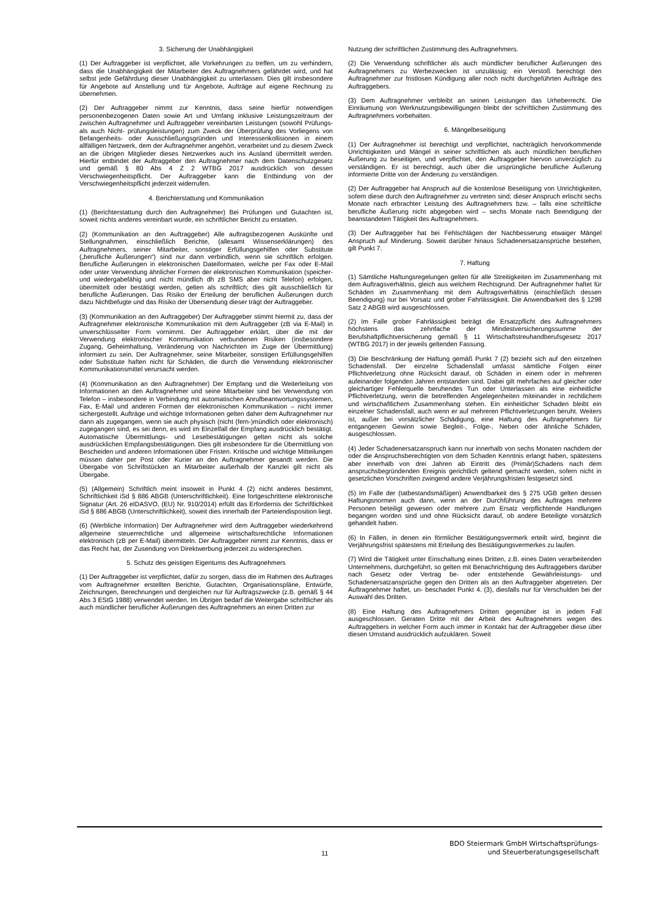3. Sicherung der Unabhängigkeit
(1) Der Auftraggeber ist verpflichtet, alle Vorkehrungen zu treffen, um zu verhindern, dass die Unabhängigkeit der Mitarbeiter des Auftragnehmers gefährdet wird, und hat selbst jede Gefährdung dieser Unabhängigkeit zu unterlassen. Dies gilt insbesondere für Angebote auf Anstellung und für Angebote, Aufträge auf eigene Rechnung zu übernehmen.
(2) Der Auftraggeber nimmt zur Kenntnis, dass seine hierfür notwendigen personenbezogenen Daten sowie Art und Umfang inklusive Leistungszeitraum der zwischen Auftragnehmer und Auftraggeber vereinbarten Leistungen (sowohl Prüfungs- als auch Nicht- prüfungsleistungen) zum Zweck der Überprüfung des Vorliegens von Befangenheits- oder Ausschließungsgründen und Interessenkollisionen in einem allfälligen Netzwerk, dem der Auftragnehmer angehört, verarbeitet und zu diesem Zweck an die übrigen Mitglieder dieses Netzwerkes auch ins Ausland übermittelt werden. Hierfür entbindet der Auftraggeber den Auftragnehmer nach dem Datenschutzgesetz und gemäß § 80 Abs 4 Z 2 WTBG 2017 ausdrücklich von dessen Verschwiegenheitspflicht. Der Auftraggeber kann die Entbindung von der Verschwiegenheitspflicht jederzeit widerrufen.
4. Berichterstattung und Kommunikation
(1) (Berichterstattung durch den Auftragnehmer) Bei Prüfungen und Gutachten ist, soweit nichts anderes vereinbart wurde, ein schriftlicher Bericht zu erstatten.
(2) (Kommunikation an den Auftraggeber) Alle auftragsbezogenen Auskünfte und Stellungnahmen, einschließlich Berichte, (allesamt Wissenserklärungen) des Auftragnehmers, seiner Mitarbeiter, sonstiger Erfüllungsgehilfen oder Substitute („berufliche Äußerungen“) sind nur dann verbindlich, wenn sie schriftlich erfolgen. Berufliche Äußerungen in elektronischen Dateiformaten, welche per Fax oder E-Mail oder unter Verwendung ähnlicher Formen der elektronischen Kommunikation (speicher- und wiedergabefähig und nicht mündlich dh zB SMS aber nicht Telefon) erfolgen, übermittelt oder bestätigt werden, gelten als schriftlich; dies gilt ausschließlich für berufliche Äußerungen. Das Risiko der Erteilung der beruflichen Äußerungen durch dazu Nichtbefugte und das Risiko der Übersendung dieser trägt der Auftraggeber.
(3) (Kommunikation an den Auftraggeber) Der Auftraggeber stimmt hiermit zu, dass der Auftragnehmer elektronische Kommunikation mit dem Auftraggeber (zB via E-Mail) in unverschlüsselter Form vornimmt. Der Auftraggeber erklärt, über die mit der Verwendung elektronischer Kommunikation verbundenen Risiken (insbesondere Zugang, Geheimhaltung, Veränderung von Nachrichten im Zuge der Übermittlung) informiert zu sein. Der Auftragnehmer, seine Mitarbeiter, sonstigen Erfüllungsgehilfen oder Substitute haften nicht für Schäden, die durch die Verwendung elektronischer Kommunikationsmittel verursacht werden.
(4) (Kommunikation an den Auftragnehmer) Der Empfang und die Weiterleitung von Informationen an den Auftragnehmer und seine Mitarbeiter sind bei Verwendung von Telefon – insbesondere in Verbindung mit automatischen Anrufbeantwortungssystemen, Fax, E-Mail und anderen Formen der elektronischen Kommunikation – nicht immer sichergestellt. Aufträge und wichtige Informationen gelten daher dem Auftragnehmer nur dann als zugegangen, wenn sie auch physisch (nicht (fern-)mündlich oder elektronisch) zugegangen sind, es sei denn, es wird im Einzelfall der Empfang ausdrücklich bestätigt. Automatische Übermittlungs- und Lesebestätigungen gelten nicht als solche ausdrücklichen Empfangsbestätigungen. Dies gilt insbesondere für die Übermittlung von Bescheiden und anderen Informationen über Fristen. Kritische und wichtige Mitteilungen müssen daher per Post oder Kurier an den Auftragnehmer gesandt werden. Die Übergabe von Schriftstücken an Mitarbeiter außerhalb der Kanzlei gilt nicht als Übergabe.
(5) (Allgemein) Schriftlich meint insoweit in Punkt 4 (2) nicht anderes bestimmt, Schriftlichkeit iSd § 886 ABGB (Unterschriftlichkeit). Eine fortgeschrittene elektronische Signatur (Art. 26 eIDASVO, (EU) Nr. 910/2014) erfüllt das Erfordernis der Schriftlichkeit iSd § 886 ABGB (Unterschriftlichkeit), soweit dies innerhalb der Parteiendisposition liegt.
(6) (Werbliche Information) Der Auftragnehmer wird dem Auftraggeber wiederkehrend allgemeine steuerrechtliche und allgemeine wirtschaftsrechtliche Informationen elektronisch (zB per E-Mail) übermitteln. Der Auftraggeber nimmt zur Kenntnis, dass er das Recht hat, der Zusendung von Direktwerbung jederzeit zu widersprechen.
5. Schutz des geistigen Eigentums des Auftragnehmers
(1) Der Auftraggeber ist verpflichtet, dafür zu sorgen, dass die im Rahmen des Auftrages vom Auftragnehmer erstellten Berichte, Gutachten, Organisationspläne, Entwürfe, Zeichnungen, Berechnungen und dergleichen nur für Auftragszwecke (z.B. gemäß § 44 Abs 3 EStG 1988) verwendet werden. Im Übrigen bedarf die Weitergabe schriftlicher als auch mündlicher beruflicher Äußerungen des Auftragnehmers an einen Dritten zur
Nutzung der schriftlichen Zustimmung des Auftragnehmers.
(2) Die Verwendung schriftlicher als auch mündlicher beruflicher Äußerungen des Auftragnehmers zu Werbezwecken ist unzulässig; ein Verstoß berechtigt den Auftragnehmer zur fristlosen Kündigung aller noch nicht durchgeführten Aufträge des Auftraggebers.
(3) Dem Auftragnehmer verbleibt an seinen Leistungen das Urheberrecht. Die Einräumung von Werknutzungsbewilligungen bleibt der schriftlichen Zustimmung des Auftragnehmers vorbehalten.
6. Mängelbeseitigung
(1) Der Auftragnehmer ist berechtigt und verpflichtet, nachträglich hervorkommende Unrichtigkeiten und Mängel in seiner schriftlichen als auch mündlichen beruflichen Äußerung zu beseitigen, und verpflichtet, den Auftraggeber hiervon unverzüglich zu verständigen. Er ist berechtigt, auch über die ursprüngliche berufliche Äußerung informierte Dritte von der Änderung zu verständigen.
(2) Der Auftraggeber hat Anspruch auf die kostenlose Beseitigung von Unrichtigkeiten, sofern diese durch den Auftragnehmer zu vertreten sind; dieser Anspruch erlischt sechs Monate nach erbrachter Leistung des Auftragnehmers bzw. – falls eine schriftliche berufliche Äußerung nicht abgegeben wird – sechs Monate nach Beendigung der beanstandeten Tätigkeit des Auftragnehmers.
(3) Der Auftraggeber hat bei Fehlschlägen der Nachbesserung etwaiger Mängel Anspruch auf Minderung. Soweit darüber hinaus Schadenersatzansprüche bestehen, gilt Punkt 7.
7. Haftung
(1) Sämtliche Haftungsregelungen gelten für alle Streitigkeiten im Zusammenhang mit dem Auftragsverhältnis, gleich aus welchem Rechtsgrund. Der Auftragnehmer haftet für Schäden im Zusammenhang mit dem Auftragsverhältnis (einschließlich dessen Beendigung) nur bei Vorsatz und grober Fahrlässigkeit. Die Anwendbarkeit des § 1298 Satz 2 ABGB wird ausgeschlossen.
(2) Im Falle grober Fahrlässigkeit beträgt die Ersatzpflicht des Auftragnehmers höchstens das zehnfache der Mindestversicherungssumme der Berufshaftpflichtversicherung gemäß § 11 Wirtschaftstreuhandberufsgesetz 2017 (WTBG 2017) in der jeweils geltenden Fassung.
(3) Die Beschränkung der Haftung gemäß Punkt 7 (2) bezieht sich auf den einzelnen Schadensfall. Der einzelne Schadensfall umfasst sämtliche Folgen einer Pflichtverletzung ohne Rücksicht darauf, ob Schäden in einem oder in mehreren aufeinander folgenden Jahren entstanden sind. Dabei gilt mehrfaches auf gleicher oder gleichartiger Fehlerquelle beruhendes Tun oder Unterlassen als eine einheitliche Pflichtverletzung, wenn die betreffenden Angelegenheiten miteinander in rechtlichem und wirtschaftlichem Zusammenhang stehen. Ein einheitlicher Schaden bleibt ein einzelner Schadensfall, auch wenn er auf mehreren Pflichtverletzungen beruht. Weiters ist, außer bei vorsätzlicher Schädigung, eine Haftung des Auftragnehmers für entgangenen Gewinn sowie Begleit-, Folge-, Neben oder ähnliche Schäden, ausgeschlossen.
(4) Jeder Schadenersatzanspruch kann nur innerhalb von sechs Monaten nachdem der oder die Anspruchsberechtigten von dem Schaden Kenntnis erlangt haben, spätestens aber innerhalb von drei Jahren ab Eintritt des (Primär)Schadens nach dem anspruchsbegründenden Ereignis gerichtlich geltend gemacht werden, sofern nicht in gesetzlichen Vorschriften zwingend andere Verjährungsfristen festgesetzt sind.
(5) Im Falle der (tatbestandsmäßigen) Anwendbarkeit des § 275 UGB gelten dessen Haftungsnormen auch dann, wenn an der Durchführung des Auftrages mehrere Personen beteiligt gewesen oder mehrere zum Ersatz verpflichtende Handlungen begangen worden sind und ohne Rücksicht darauf, ob andere Beteiligte vorsätzlich gehandelt haben.
(6) In Fällen, in denen ein förmlicher Bestätigungsvermerk erteilt wird, beginnt die Verjährungsfrist spätestens mit Erteilung des Bestätigungsvermerkes zu laufen.
(7) Wird die Tätigkeit unter Einschaltung eines Dritten, z.B. eines Daten verarbeitenden Unternehmens, durchgeführt, so gelten mit Benachrichtigung des Auftraggebers darüber nach Gesetz oder Vertrag be- oder entstehende Gewährleistungs- und Schadenersatzansprüche gegen den Dritten als an den Auftraggeber abgetreten. Der Auftragnehmer haftet, un- beschadet Punkt 4. (3), diesfalls nur für Verschulden bei der Auswahl des Dritten.
(8) Eine Haftung des Auftragnehmers Dritten gegenüber ist in jedem Fall ausgeschlossen. Geraten Dritte mit der Arbeit des Auftragnehmers wegen des Auftraggebers in welcher Form auch immer in Kontakt hat der Auftraggeber diese über diesen Umstand ausdrücklich aufzuklären. Soweit
11
BDO Steiermark GmbH Wirtschaftsprüfungs-
und Steuerberatungsgesellschaft